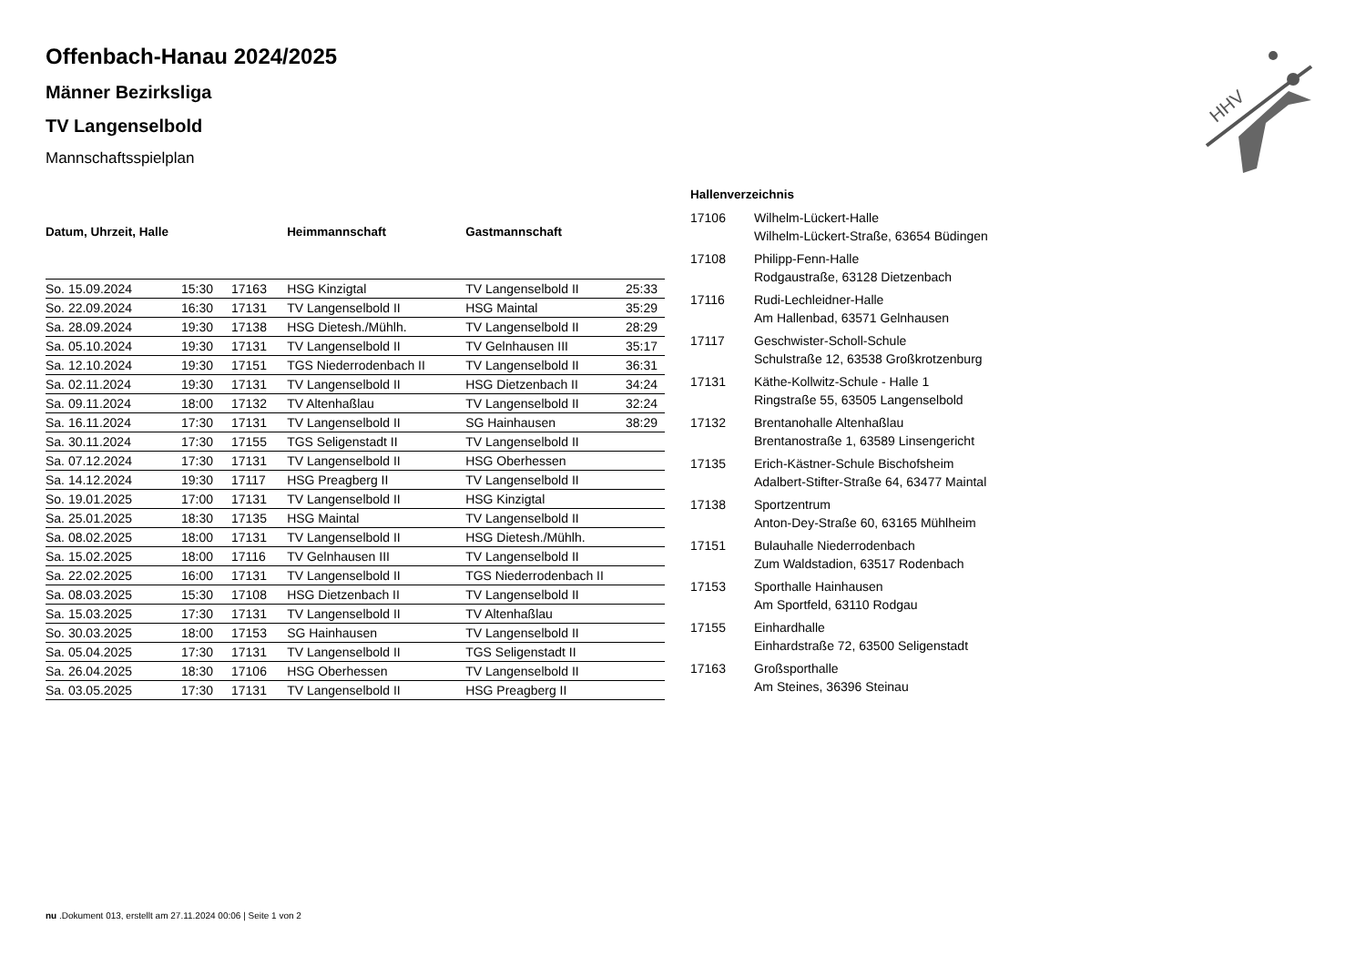HHV
Offenbach-Hanau 2024/2025
Männer Bezirksliga
TV Langenselbold
Mannschaftsspielplan
| Datum, Uhrzeit, Halle | | | Heimmannschaft | Gastmannschaft | |
| --- | --- | --- | --- | --- | --- |
| So. 15.09.2024 | 15:30 | 17163 | HSG Kinzigtal | TV Langenselbold II | 25:33 |
| So. 22.09.2024 | 16:30 | 17131 | TV Langenselbold II | HSG Maintal | 35:29 |
| Sa. 28.09.2024 | 19:30 | 17138 | HSG Dietesh./Mühlh. | TV Langenselbold II | 28:29 |
| Sa. 05.10.2024 | 19:30 | 17131 | TV Langenselbold II | TV Gelnhausen III | 35:17 |
| Sa. 12.10.2024 | 19:30 | 17151 | TGS Niederrodenbach II | TV Langenselbold II | 36:31 |
| Sa. 02.11.2024 | 19:30 | 17131 | TV Langenselbold II | HSG Dietzenbach II | 34:24 |
| Sa. 09.11.2024 | 18:00 | 17132 | TV Altenhaßlau | TV Langenselbold II | 32:24 |
| Sa. 16.11.2024 | 17:30 | 17131 | TV Langenselbold II | SG Hainhausen | 38:29 |
| Sa. 30.11.2024 | 17:30 | 17155 | TGS Seligenstadt II | TV Langenselbold II | |
| Sa. 07.12.2024 | 17:30 | 17131 | TV Langenselbold II | HSG Oberhessen | |
| Sa. 14.12.2024 | 19:30 | 17117 | HSG Preagberg II | TV Langenselbold II | |
| So. 19.01.2025 | 17:00 | 17131 | TV Langenselbold II | HSG Kinzigtal | |
| Sa. 25.01.2025 | 18:30 | 17135 | HSG Maintal | TV Langenselbold II | |
| Sa. 08.02.2025 | 18:00 | 17131 | TV Langenselbold II | HSG Dietesh./Mühlh. | |
| Sa. 15.02.2025 | 18:00 | 17116 | TV Gelnhausen III | TV Langenselbold II | |
| Sa. 22.02.2025 | 16:00 | 17131 | TV Langenselbold II | TGS Niederrodenbach II | |
| Sa. 08.03.2025 | 15:30 | 17108 | HSG Dietzenbach II | TV Langenselbold II | |
| Sa. 15.03.2025 | 17:30 | 17131 | TV Langenselbold II | TV Altenhaßlau | |
| So. 30.03.2025 | 18:00 | 17153 | SG Hainhausen | TV Langenselbold II | |
| Sa. 05.04.2025 | 17:30 | 17131 | TV Langenselbold II | TGS Seligenstadt II | |
| Sa. 26.04.2025 | 18:30 | 17106 | HSG Oberhessen | TV Langenselbold II | |
| Sa. 03.05.2025 | 17:30 | 17131 | TV Langenselbold II | HSG Preagberg II | |
| Hallenverzeichnis | |
| --- | --- |
| 17106 | Wilhelm-Lückert-Halle Wilhelm-Lückert-Straße, 63654 Büdingen |
| 17108 | Philipp-Fenn-Halle Rodgaustraße, 63128 Dietzenbach |
| 17116 | Rudi-Lechleidner-Halle Am Hallenbad, 63571 Gelnhausen |
| 17117 | Geschwister-Scholl-Schule Schulstraße 12, 63538 Großkrotzenburg |
| 17131 | Käthe-Kollwitz-Schule - Halle 1 Ringstraße 55, 63505 Langenselbold |
| 17132 | Brentanohalle Altenhaßlau Brentanostraße 1, 63589 Linsengericht |
| 17135 | Erich-Kästner-Schule Bischofsheim Adalbert-Stifter-Straße 64, 63477 Maintal |
| 17138 | Sportzentrum Anton-Dey-Straße 60, 63165 Mühlheim |
| 17151 | Bulauhalle Niederrodenbach Zum Waldstadion, 63517 Rodenbach |
| 17153 | Sporthalle Hainhausen Am Sportfeld, 63110 Rodgau |
| 17155 | Einhardhalle Einhardstraße 72, 63500 Seligenstadt |
| 17163 | Großsporthalle Am Steines, 36396 Steinau |
nu .Dokument 013, erstellt am 27.11.2024 00:06 | Seite 1 von 2